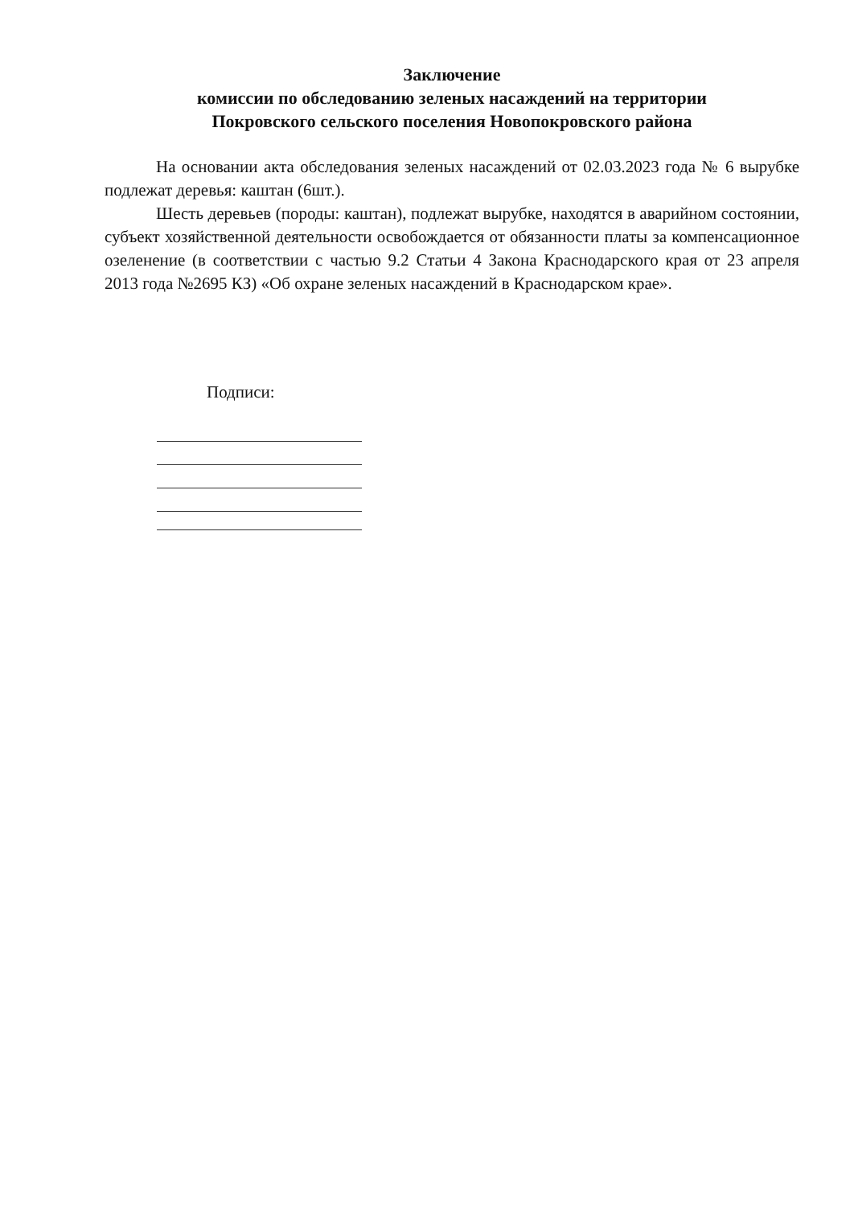Заключение
комиссии по обследованию зеленых насаждений на территории
Покровского сельского поселения Новопокровского района
На основании акта обследования зеленых насаждений от 02.03.2023 года № 6 вырубке подлежат деревья: каштан (6шт.).
Шесть деревьев (породы: каштан), подлежат вырубке, находятся в аварийном состоянии, субъект хозяйственной деятельности освобождается от обязанности платы за компенсационное озеленение (в соответствии с частью 9.2 Статьи 4 Закона Краснодарского края от 23 апреля 2013 года №2695 КЗ) «Об охране зеленых насаждений в Краснодарском крае».
Подписи: